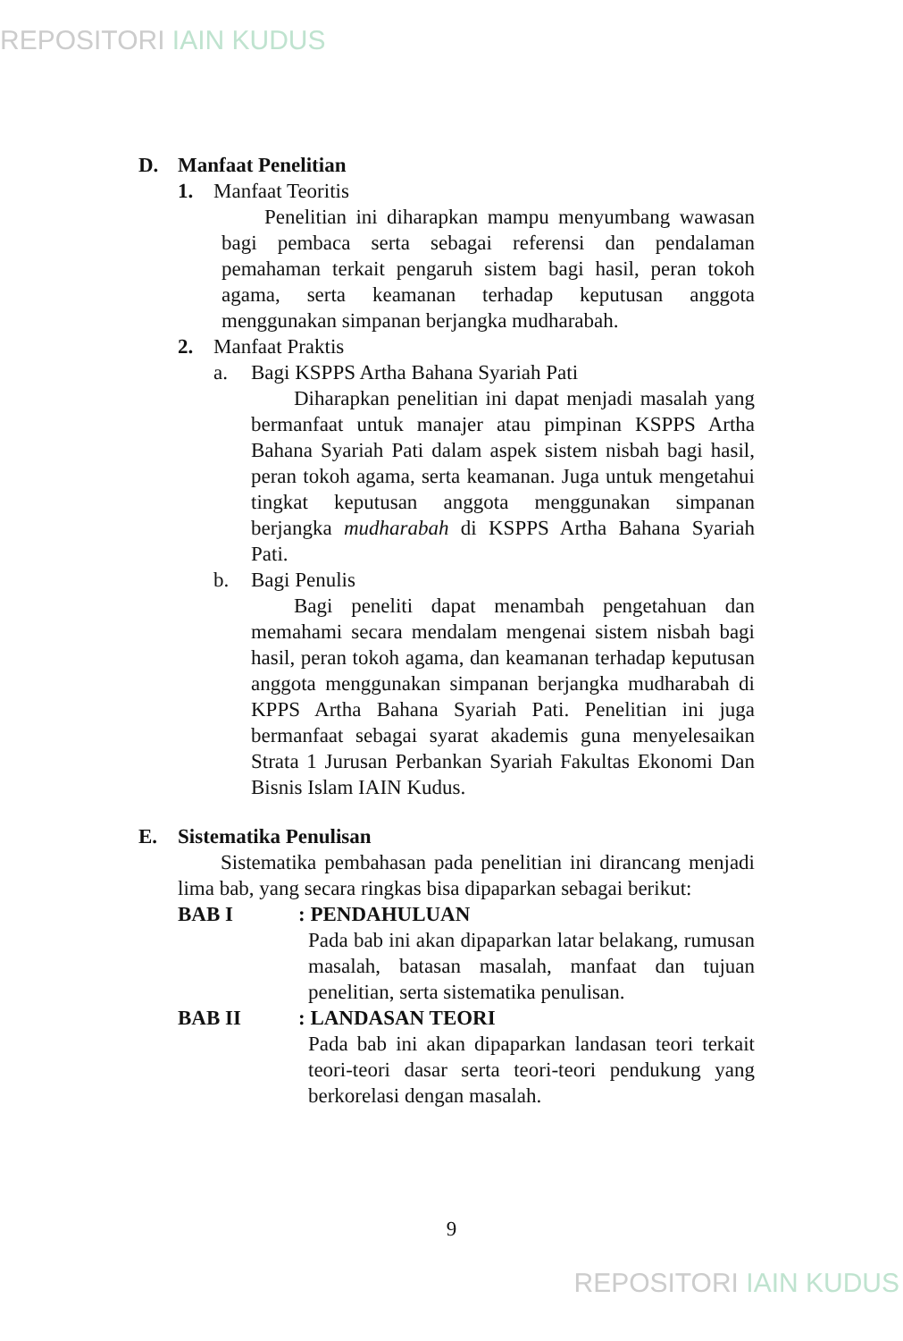REPOSITORI IAIN KUDUS
D. Manfaat Penelitian
1. Manfaat Teoritis
Penelitian ini diharapkan mampu menyumbang wawasan bagi pembaca serta sebagai referensi dan pendalaman pemahaman terkait pengaruh sistem bagi hasil, peran tokoh agama, serta keamanan terhadap keputusan anggota menggunakan simpanan berjangka mudharabah.
2. Manfaat Praktis
a. Bagi KSPPS Artha Bahana Syariah Pati
Diharapkan penelitian ini dapat menjadi masalah yang bermanfaat untuk manajer atau pimpinan KSPPS Artha Bahana Syariah Pati dalam aspek sistem nisbah bagi hasil, peran tokoh agama, serta keamanan. Juga untuk mengetahui tingkat keputusan anggota menggunakan simpanan berjangka mudharabah di KSPPS Artha Bahana Syariah Pati.
b. Bagi Penulis
Bagi peneliti dapat menambah pengetahuan dan memahami secara mendalam mengenai sistem nisbah bagi hasil, peran tokoh agama, dan keamanan terhadap keputusan anggota menggunakan simpanan berjangka mudharabah di KPPS Artha Bahana Syariah Pati. Penelitian ini juga bermanfaat sebagai syarat akademis guna menyelesaikan Strata 1 Jurusan Perbankan Syariah Fakultas Ekonomi Dan Bisnis Islam IAIN Kudus.
E. Sistematika Penulisan
Sistematika pembahasan pada penelitian ini dirancang menjadi lima bab, yang secara ringkas bisa dipaparkan sebagai berikut:
BAB I: PENDAHULUAN
Pada bab ini akan dipaparkan latar belakang, rumusan masalah, batasan masalah, manfaat dan tujuan penelitian, serta sistematika penulisan.
BAB II: LANDASAN TEORI
Pada bab ini akan dipaparkan landasan teori terkait teori-teori dasar serta teori-teori pendukung yang berkorelasi dengan masalah.
9
REPOSITORI IAIN KUDUS